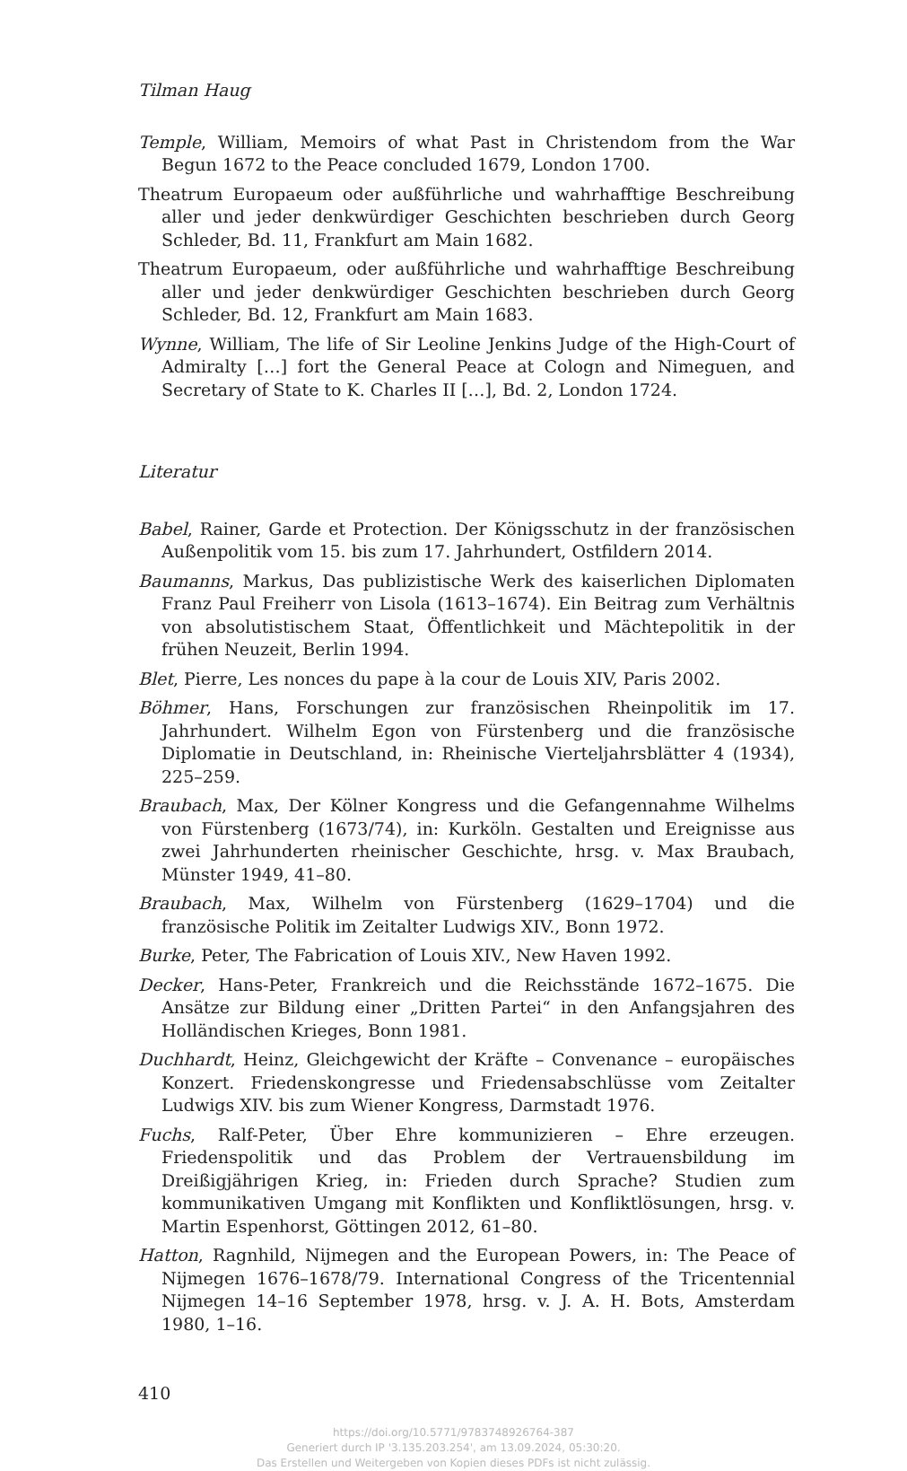Tilman Haug
Temple, William, Memoirs of what Past in Christendom from the War Begun 1672 to the Peace concluded 1679, London 1700.
Theatrum Europaeum oder außführliche und wahrhafftige Beschreibung aller und jeder denkwürdiger Geschichten beschrieben durch Georg Schleder, Bd. 11, Frankfurt am Main 1682.
Theatrum Europaeum, oder außführliche und wahrhafftige Beschreibung aller und jeder denkwürdiger Geschichten beschrieben durch Georg Schleder, Bd. 12, Frankfurt am Main 1683.
Wynne, William, The life of Sir Leoline Jenkins Judge of the High-Court of Admiralty […] fort the General Peace at Cologn and Nimeguen, and Secretary of State to K. Charles II […], Bd. 2, London 1724.
Literatur
Babel, Rainer, Garde et Protection. Der Königsschutz in der französischen Außenpolitik vom 15. bis zum 17. Jahrhundert, Ostfildern 2014.
Baumanns, Markus, Das publizistische Werk des kaiserlichen Diplomaten Franz Paul Freiherr von Lisola (1613–1674). Ein Beitrag zum Verhältnis von absolutistischem Staat, Öffentlichkeit und Mächtepolitik in der frühen Neuzeit, Berlin 1994.
Blet, Pierre, Les nonces du pape à la cour de Louis XIV, Paris 2002.
Böhmer, Hans, Forschungen zur französischen Rheinpolitik im 17. Jahrhundert. Wilhelm Egon von Fürstenberg und die französische Diplomatie in Deutschland, in: Rheinische Vierteljahrsblätter 4 (1934), 225–259.
Braubach, Max, Der Kölner Kongress und die Gefangennahme Wilhelms von Fürstenberg (1673/74), in: Kurköln. Gestalten und Ereignisse aus zwei Jahrhunderten rheinischer Geschichte, hrsg. v. Max Braubach, Münster 1949, 41–80.
Braubach, Max, Wilhelm von Fürstenberg (1629–1704) und die französische Politik im Zeitalter Ludwigs XIV., Bonn 1972.
Burke, Peter, The Fabrication of Louis XIV., New Haven 1992.
Decker, Hans-Peter, Frankreich und die Reichsstände 1672–1675. Die Ansätze zur Bildung einer „Dritten Partei“ in den Anfangsjahren des Holländischen Krieges, Bonn 1981.
Duchhardt, Heinz, Gleichgewicht der Kräfte – Convenance – europäisches Konzert. Friedenskongresse und Friedensabschlüsse vom Zeitalter Ludwigs XIV. bis zum Wiener Kongress, Darmstadt 1976.
Fuchs, Ralf-Peter, Über Ehre kommunizieren – Ehre erzeugen. Friedenspolitik und das Problem der Vertrauensbildung im Dreißigjährigen Krieg, in: Frieden durch Sprache? Studien zum kommunikativen Umgang mit Konflikten und Konfliktlösungen, hrsg. v. Martin Espenhorst, Göttingen 2012, 61–80.
Hatton, Ragnhild, Nijmegen and the European Powers, in: The Peace of Nijmegen 1676–1678/79. International Congress of the Tricentennial Nijmegen 14–16 September 1978, hrsg. v. J. A. H. Bots, Amsterdam 1980, 1–16.
410
https://doi.org/10.5771/9783748926764-387
Generiert durch IP '3.135.203.254', am 13.09.2024, 05:30:20.
Das Erstellen und Weitergeben von Kopien dieses PDFs ist nicht zulässig.